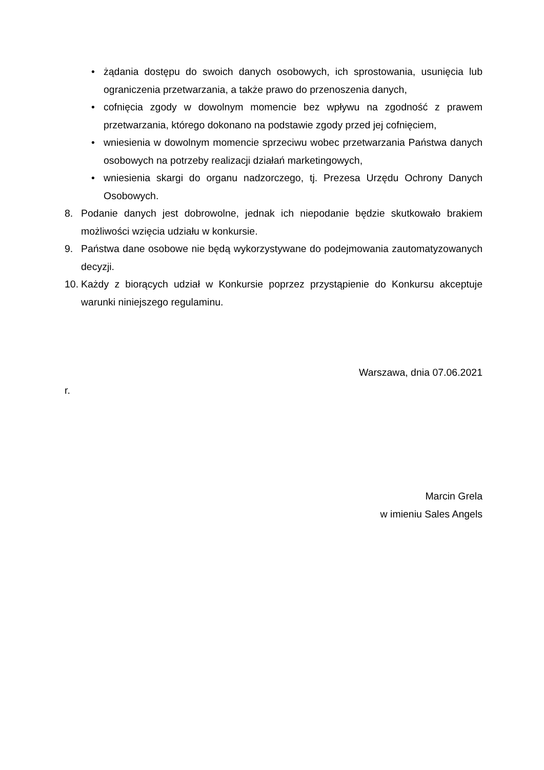• żądania dostępu do swoich danych osobowych, ich sprostowania, usunięcia lub ograniczenia przetwarzania, a także prawo do przenoszenia danych,
• cofnięcia zgody w dowolnym momencie bez wpływu na zgodność z prawem przetwarzania, którego dokonano na podstawie zgody przed jej cofnięciem,
• wniesienia w dowolnym momencie sprzeciwu wobec przetwarzania Państwa danych osobowych na potrzeby realizacji działań marketingowych,
• wniesienia skargi do organu nadzorczego, tj. Prezesa Urzędu Ochrony Danych Osobowych.
8. Podanie danych jest dobrowolne, jednak ich niepodanie będzie skutkowało brakiem możliwości wzięcia udziału w konkursie.
9. Państwa dane osobowe nie będą wykorzystywane do podejmowania zautomatyzowanych decyzji.
10. Każdy z biorących udział w Konkursie poprzez przystąpienie do Konkursu akceptuje warunki niniejszego regulaminu.
Warszawa, dnia 07.06.2021
r.
Marcin Grela
w imieniu Sales Angels